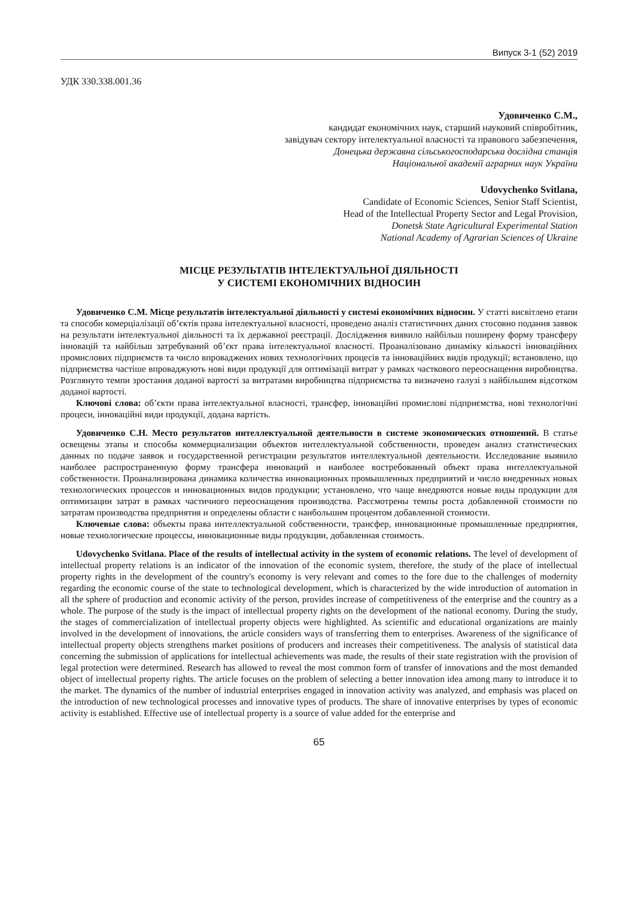Випуск 3-1 (52) 2019
УДК 330.338.001.36
Удовиченко С.М.,
кандидат економічних наук, старший науковий співробітник,
завідувач сектору інтелектуальної власності та правового забезпечення,
Донецька державна сільськогосподарська дослідна станція
Національної академії аграрних наук України
Udovychenko Svitlana,
Candidate of Economic Sciences, Senior Staff Scientist,
Head of the Intellectual Property Sector and Legal Provision,
Donetsk State Agricultural Experimental Station
National Academy of Agrarian Sciences of Ukraine
МІСЦЕ РЕЗУЛЬТАТІВ ІНТЕЛЕКТУАЛЬНОЇ ДІЯЛЬНОСТІ
У СИСТЕМІ ЕКОНОМІЧНИХ ВІДНОСИН
Удовиченко С.М. Місце результатів інтелектуальної діяльності у системі економічних відносин. У статті висвітлено етапи та способи комерціалізації об’єктів права інтелектуальної власності, проведено аналіз статистичних даних стосовно подання заявок на результати інтелектуальної діяльності та їх державної реєстрації. Дослідження виявило найбільш поширену форму трансферу інновацій та найбільш затребуваний об’єкт права інтелектуальної власності. Проаналізовано динаміку кількості інноваційних промислових підприємств та число впроваджених нових технологічних процесів та інноваційних видів продукції; встановлено, що підприємства частіше впроваджують нові види продукції для оптимізації витрат у рамках часткового переоснащення виробництва. Розглянуто темпи зростання доданої вартості за витратами виробництва підприємства та визначено галузі з найбільшим відсотком доданої вартості.
Ключові слова: об’єкти права інтелектуальної власності, трансфер, інноваційні промислові підприємства, нові технологічні процеси, інноваційні види продукції, додана вартість.
Удовиченко С.Н. Место результатов интеллектуальной деятельности в системе экономических отношений. В статье освещены этапы и способы коммерциализации объектов интеллектуальной собственности, проведен анализ статистических данных по подаче заявок и государственной регистрации результатов интеллектуальной деятельности. Исследование выявило наиболее распространенную форму трансфера инноваций и наиболее востребованный объект права интеллектуальной собственности. Проанализирована динамика количества инновационных промышленных предприятий и число внедренных новых технологических процессов и инновационных видов продукции; установлено, что чаще внедряются новые виды продукции для оптимизации затрат в рамках частичного переоснащения производства. Рассмотрены темпы роста добавленной стоимости по затратам производства предприятия и определены области с наибольшим процентом добавленной стоимости.
Ключевые слова: объекты права интеллектуальной собственности, трансфер, инновационные промышленные предприятия, новые технологические процессы, инновационные виды продукции, добавленная стоимость.
Udovychenko Svitlana. Place of the results of intellectual activity in the system of economic relations. The level of development of intellectual property relations is an indicator of the innovation of the economic system, therefore, the study of the place of intellectual property rights in the development of the country's economy is very relevant and comes to the fore due to the challenges of modernity regarding the economic course of the state to technological development, which is characterized by the wide introduction of automation in all the sphere of production and economic activity of the person, provides increase of competitiveness of the enterprise and the country as a whole. The purpose of the study is the impact of intellectual property rights on the development of the national economy. During the study, the stages of commercialization of intellectual property objects were highlighted. As scientific and educational organizations are mainly involved in the development of innovations, the article considers ways of transferring them to enterprises. Awareness of the significance of intellectual property objects strengthens market positions of producers and increases their competitiveness. The analysis of statistical data concerning the submission of applications for intellectual achievements was made, the results of their state registration with the provision of legal protection were determined. Research has allowed to reveal the most common form of transfer of innovations and the most demanded object of intellectual property rights. The article focuses on the problem of selecting a better innovation idea among many to introduce it to the market. The dynamics of the number of industrial enterprises engaged in innovation activity was analyzed, and emphasis was placed on the introduction of new technological processes and innovative types of products. The share of innovative enterprises by types of economic activity is established. Effective use of intellectual property is a source of value added for the enterprise and
65